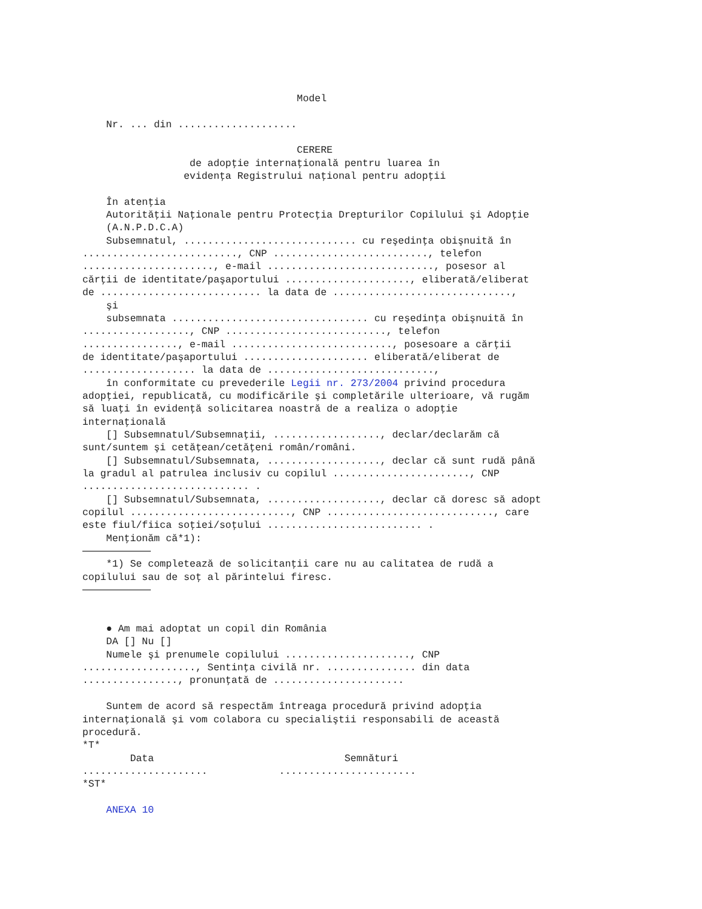Model

    Nr. ... din ....................

                                    CERERE
                  de adopţie internaţională pentru luarea în
                 evidenţa Registrului naţional pentru adopţii

    În atenţia
    Autorităţii Naţionale pentru Protecţia Drepturilor Copilului şi Adopţie
    (A.N.P.D.C.A)
    Subsemnatul, ............................. cu reşedinţa obişnuită în
.........................., CNP .........................., telefon
......................, e-mail ............................, posesor al
cărţii de identitate/paşaportului ....................., eliberată/eliberat
de ........................... la data de ..............................,
    şi
    subsemnata ................................. cu reşedinţa obişnuită în
.................., CNP ..........................., telefon
................, e-mail ..........................., posesoare a cărţii
de identitate/paşaportului ..................... eliberată/eliberat de
................... la data de ............................,
    în conformitate cu prevederile Legii nr. 273/2004 privind procedura
adopţiei, republicată, cu modificările şi completările ulterioare, vă rugăm
să luaţi în evidenţă solicitarea noastră de a realiza o adopţie
internaţională
    [] Subsemnatul/Subsemnaţii, .................., declar/declarăm că
sunt/suntem şi cetăţean/cetăţeni român/români.
    [] Subsemnatul/Subsemnata, ..................., declar că sunt rudă până
la gradul al patrulea inclusiv cu copilul ......................., CNP
............................ .
    [] Subsemnatul/Subsemnata, ..................., declar că doresc să adopt
copilul ..........................., CNP ............................, care
este fiul/fiica soţiei/soţului .......................... .
    Menţionăm că*1):

    *1) Se completează de solicitanţii care nu au calitatea de rudă a
copilului sau de soţ al părintelui firesc.



    ● Am mai adoptat un copil din România
    DA [] Nu []
    Numele şi prenumele copilului ....................., CNP
..................., Sentinţa civilă nr. ............... din data
................, pronunţată de ......................

    Suntem de acord să respectăm întreaga procedură privind adopţia
internaţională şi vom colabora cu specialiştii responsabili de această
procedură.
*T*
        Data                                Semnături
.....................            .......................
*ST*

    ANEXA 10